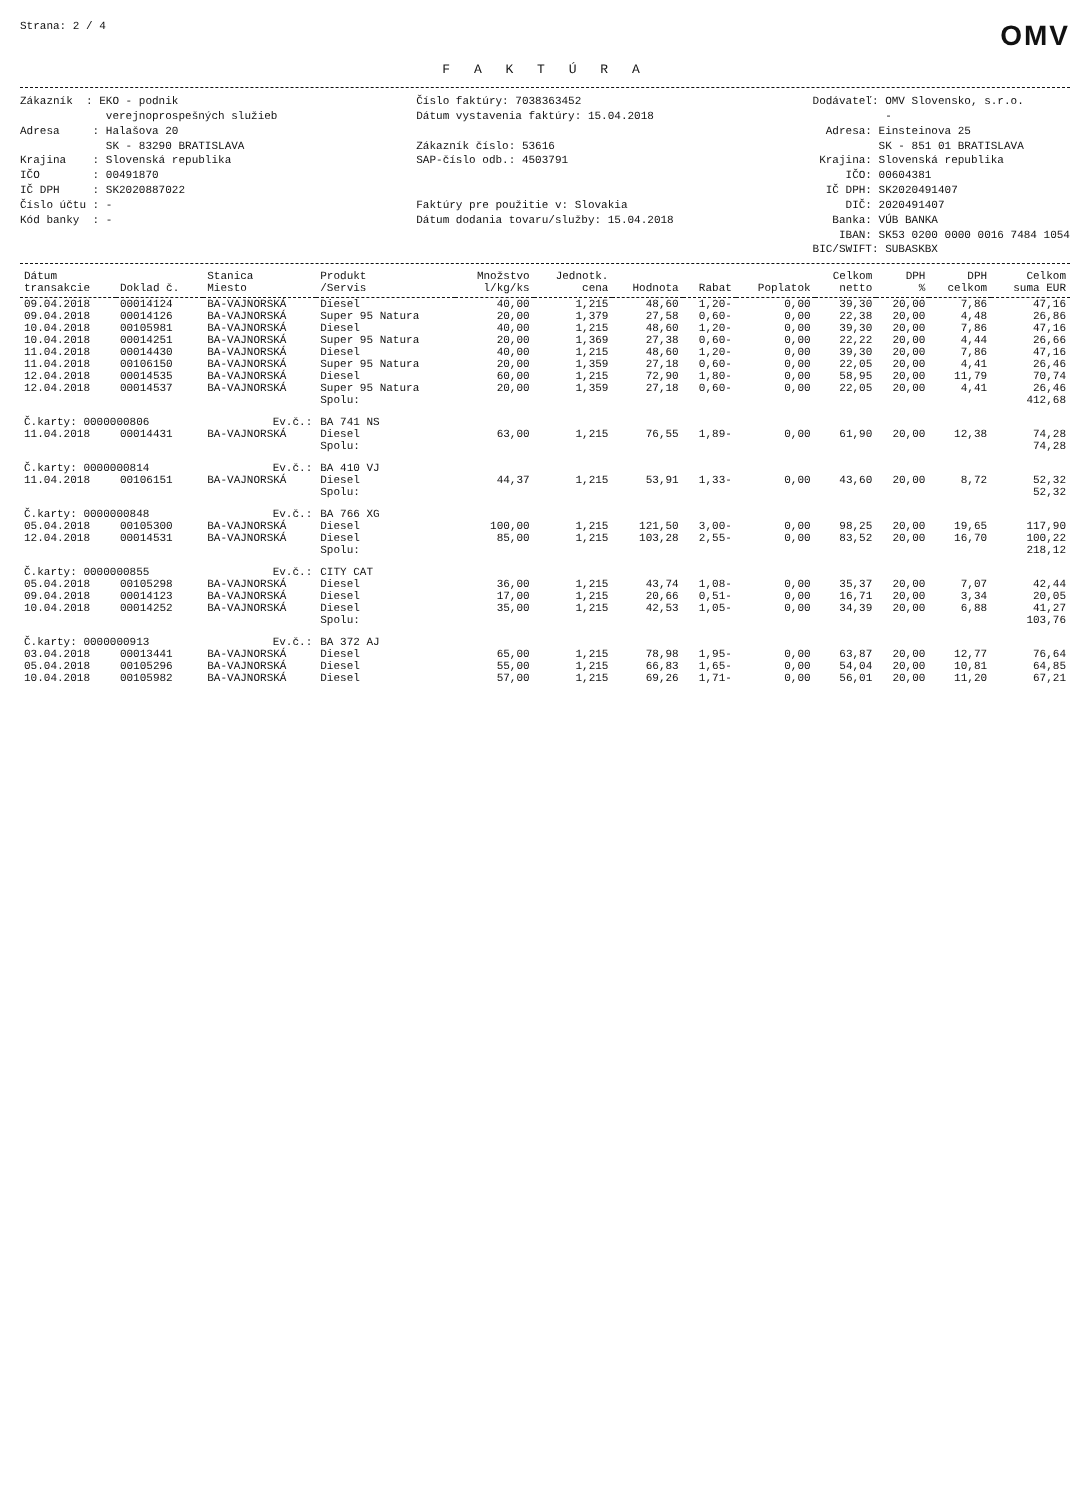Strana: 2 / 4
OMV
F A K T Ú R A
Zákazník : EKO - podnik verejnoprospešných služieb Adresa : Halašova 20 SK - 83290 BRATISLAVA Krajina : Slovenská republika IČO : 00491870 IČ DPH : SK2020887022 Číslo účtu : - Kód banky : -
Číslo faktúry: 7038363452 Dátum vystavenia faktúry: 15.04.2018 Zákazník číslo: 53616 SAP-číslo odb.: 4503791 Faktúry pre použitie v: Slovakia Dátum dodania tovaru/služby: 15.04.2018
Dodávateľ: OMV Slovensko, s.r.o. - Adresa: Einsteinova 25 SK - 851 01 BRATISLAVA Krajina: Slovenská republika IČO: 00604381 IČ DPH: SK2020491407 DIČ: 2020491407 Banka: VÚB BANKA IBAN: SK53 0200 0000 0016 7484 1054 BIC/SWIFT: SUBASKBX
| Dátum transakcie | Doklad č. | Stanica Miesto | Produkt /Servis | Množstvo l/kg/ks | Jednotk. cena | Hodnota | Rabat | Poplatok | Celkom netto | DPH % | DPH celkom | Celkom suma EUR |
| --- | --- | --- | --- | --- | --- | --- | --- | --- | --- | --- | --- | --- |
| 09.04.2018 | 00014124 | BA-VAJNORSKÁ | Diesel | 40,00 | 1,215 | 48,60 | 1,20- | 0,00 | 39,30 | 20,00 | 7,86 | 47,16 |
| 09.04.2018 | 00014126 | BA-VAJNORSKÁ | Super 95 Natura | 20,00 | 1,379 | 27,58 | 0,60- | 0,00 | 22,38 | 20,00 | 4,48 | 26,86 |
| 10.04.2018 | 00105981 | BA-VAJNORSKÁ | Diesel | 40,00 | 1,215 | 48,60 | 1,20- | 0,00 | 39,30 | 20,00 | 7,86 | 47,16 |
| 10.04.2018 | 00014251 | BA-VAJNORSKÁ | Super 95 Natura | 20,00 | 1,369 | 27,38 | 0,60- | 0,00 | 22,22 | 20,00 | 4,44 | 26,66 |
| 11.04.2018 | 00014430 | BA-VAJNORSKÁ | Diesel | 40,00 | 1,215 | 48,60 | 1,20- | 0,00 | 39,30 | 20,00 | 7,86 | 47,16 |
| 11.04.2018 | 00106150 | BA-VAJNORSKÁ | Super 95 Natura | 20,00 | 1,359 | 27,18 | 0,60- | 0,00 | 22,05 | 20,00 | 4,41 | 26,46 |
| 12.04.2018 | 00014535 | BA-VAJNORSKÁ | Diesel | 60,00 | 1,215 | 72,90 | 1,80- | 0,00 | 58,95 | 20,00 | 11,79 | 70,74 |
| 12.04.2018 | 00014537 | BA-VAJNORSKÁ | Super 95 Natura | 20,00 | 1,359 | 27,18 | 0,60- | 0,00 | 22,05 | 20,00 | 4,41 | 26,46 |
| | | | Spolu: | | | | | | | | | 412,68 |
| Č.karty: 0000000806 | | Ev.č.: | BA 741 NS | | | | | | | | | |
| 11.04.2018 | 00014431 | BA-VAJNORSKÁ | Diesel | 63,00 | 1,215 | 76,55 | 1,89- | 0,00 | 61,90 | 20,00 | 12,38 | 74,28 |
| | | | Spolu: | | | | | | | | | 74,28 |
| Č.karty: 0000000814 | | Ev.č.: | BA 410 VJ | | | | | | | | | |
| 11.04.2018 | 00106151 | BA-VAJNORSKÁ | Diesel | 44,37 | 1,215 | 53,91 | 1,33- | 0,00 | 43,60 | 20,00 | 8,72 | 52,32 |
| | | | Spolu: | | | | | | | | | 52,32 |
| Č.karty: 0000000848 | | Ev.č.: | BA 766 XG | | | | | | | | | |
| 05.04.2018 | 00105300 | BA-VAJNORSKÁ | Diesel | 100,00 | 1,215 | 121,50 | 3,00- | 0,00 | 98,25 | 20,00 | 19,65 | 117,90 |
| 12.04.2018 | 00014531 | BA-VAJNORSKÁ | Diesel | 85,00 | 1,215 | 103,28 | 2,55- | 0,00 | 83,52 | 20,00 | 16,70 | 100,22 |
| | | | Spolu: | | | | | | | | | 218,12 |
| Č.karty: 0000000855 | | Ev.č.: | CITY CAT | | | | | | | | | |
| 05.04.2018 | 00105298 | BA-VAJNORSKÁ | Diesel | 36,00 | 1,215 | 43,74 | 1,08- | 0,00 | 35,37 | 20,00 | 7,07 | 42,44 |
| 09.04.2018 | 00014123 | BA-VAJNORSKÁ | Diesel | 17,00 | 1,215 | 20,66 | 0,51- | 0,00 | 16,71 | 20,00 | 3,34 | 20,05 |
| 10.04.2018 | 00014252 | BA-VAJNORSKÁ | Diesel | 35,00 | 1,215 | 42,53 | 1,05- | 0,00 | 34,39 | 20,00 | 6,88 | 41,27 |
| | | | Spolu: | | | | | | | | | 103,76 |
| Č.karty: 0000000913 | | Ev.č.: | BA 372 AJ | | | | | | | | | |
| 03.04.2018 | 00013441 | BA-VAJNORSKÁ | Diesel | 65,00 | 1,215 | 78,98 | 1,95- | 0,00 | 63,87 | 20,00 | 12,77 | 76,64 |
| 05.04.2018 | 00105296 | BA-VAJNORSKÁ | Diesel | 55,00 | 1,215 | 66,83 | 1,65- | 0,00 | 54,04 | 20,00 | 10,81 | 64,85 |
| 10.04.2018 | 00105982 | BA-VAJNORSKÁ | Diesel | 57,00 | 1,215 | 69,26 | 1,71- | 0,00 | 56,01 | 20,00 | 11,20 | 67,21 |